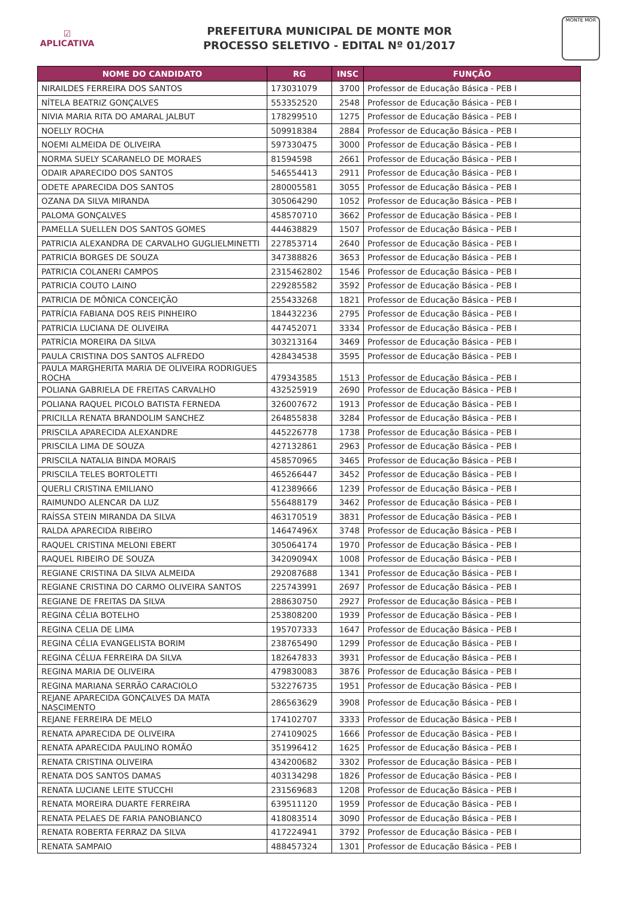☑
APLICATIVA
PREFEITURA MUNICIPAL DE MONTE MOR
PROCESSO SELETIVO - EDITAL Nº 01/2017
MONTE MOR
| NOME DO CANDIDATO | RG | INSC | FUNÇÃO |
| --- | --- | --- | --- |
| NIRAILDES FERREIRA DOS SANTOS | 173031079 | 3700 | Professor de Educação Básica - PEB I |
| NÍTELA BEATRIZ GONÇALVES | 553352520 | 2548 | Professor de Educação Básica - PEB I |
| NIVIA MARIA RITA DO AMARAL JALBUT | 178299510 | 1275 | Professor de Educação Básica - PEB I |
| NOELLY ROCHA | 509918384 | 2884 | Professor de Educação Básica - PEB I |
| NOEMI ALMEIDA DE OLIVEIRA | 597330475 | 3000 | Professor de Educação Básica - PEB I |
| NORMA SUELY SCARANELO DE MORAES | 81594598 | 2661 | Professor de Educação Básica - PEB I |
| ODAIR APARECIDO DOS SANTOS | 546554413 | 2911 | Professor de Educação Básica - PEB I |
| ODETE APARECIDA DOS SANTOS | 280005581 | 3055 | Professor de Educação Básica - PEB I |
| OZANA DA SILVA MIRANDA | 305064290 | 1052 | Professor de Educação Básica - PEB I |
| PALOMA GONÇALVES | 458570710 | 3662 | Professor de Educação Básica - PEB I |
| PAMELLA SUELLEN DOS SANTOS GOMES | 444638829 | 1507 | Professor de Educação Básica - PEB I |
| PATRICIA ALEXANDRA DE CARVALHO GUGLIELMINETTI | 227853714 | 2640 | Professor de Educação Básica - PEB I |
| PATRICIA BORGES DE SOUZA | 347388826 | 3653 | Professor de Educação Básica - PEB I |
| PATRICIA COLANERI CAMPOS | 2315462802 | 1546 | Professor de Educação Básica - PEB I |
| PATRICIA COUTO LAINO | 229285582 | 3592 | Professor de Educação Básica - PEB I |
| PATRICIA DE MÔNICA CONCEIÇÃO | 255433268 | 1821 | Professor de Educação Básica - PEB I |
| PATRÍCIA FABIANA DOS REIS PINHEIRO | 184432236 | 2795 | Professor de Educação Básica - PEB I |
| PATRICIA LUCIANA DE OLIVEIRA | 447452071 | 3334 | Professor de Educação Básica - PEB I |
| PATRÍCIA MOREIRA DA SILVA | 303213164 | 3469 | Professor de Educação Básica - PEB I |
| PAULA CRISTINA DOS SANTOS ALFREDO | 428434538 | 3595 | Professor de Educação Básica - PEB I |
| PAULA MARGHERITA MARIA DE OLIVEIRA RODRIGUES ROCHA | 479343585 | 1513 | Professor de Educação Básica - PEB I |
| POLIANA GABRIELA DE FREITAS CARVALHO | 432525919 | 2690 | Professor de Educação Básica - PEB I |
| POLIANA RAQUEL PICOLO BATISTA FERNEDA | 326007672 | 1913 | Professor de Educação Básica - PEB I |
| PRICILLA RENATA BRANDOLIM SANCHEZ | 264855838 | 3284 | Professor de Educação Básica - PEB I |
| PRISCILA APARECIDA ALEXANDRE | 445226778 | 1738 | Professor de Educação Básica - PEB I |
| PRISCILA LIMA DE SOUZA | 427132861 | 2963 | Professor de Educação Básica - PEB I |
| PRISCILA NATALIA BINDA MORAIS | 458570965 | 3465 | Professor de Educação Básica - PEB I |
| PRISCILA TELES BORTOLETTI | 465266447 | 3452 | Professor de Educação Básica - PEB I |
| QUERLI CRISTINA EMILIANO | 412389666 | 1239 | Professor de Educação Básica - PEB I |
| RAIMUNDO ALENCAR DA LUZ | 556488179 | 3462 | Professor de Educação Básica - PEB I |
| RAÍSSA STEIN MIRANDA DA SILVA | 463170519 | 3831 | Professor de Educação Básica - PEB I |
| RALDA APARECIDA RIBEIRO | 14647496X | 3748 | Professor de Educação Básica - PEB I |
| RAQUEL CRISTINA MELONI EBERT | 305064174 | 1970 | Professor de Educação Básica - PEB I |
| RAQUEL RIBEIRO DE SOUZA | 34209094X | 1008 | Professor de Educação Básica - PEB I |
| REGIANE CRISTINA DA SILVA ALMEIDA | 292087688 | 1341 | Professor de Educação Básica - PEB I |
| REGIANE CRISTINA DO CARMO OLIVEIRA SANTOS | 225743991 | 2697 | Professor de Educação Básica - PEB I |
| REGIANE DE FREITAS DA SILVA | 288630750 | 2927 | Professor de Educação Básica - PEB I |
| REGINA CÉLIA BOTELHO | 253808200 | 1939 | Professor de Educação Básica - PEB I |
| REGINA CELIA DE LIMA | 195707333 | 1647 | Professor de Educação Básica - PEB I |
| REGINA CÉLIA EVANGELISTA BORIM | 238765490 | 1299 | Professor de Educação Básica - PEB I |
| REGINA CÉLUA FERREIRA DA SILVA | 182647833 | 3931 | Professor de Educação Básica - PEB I |
| REGINA MARIA DE OLIVEIRA | 479830083 | 3876 | Professor de Educação Básica - PEB I |
| REGINA MARIANA SERRÃO CARACIOLO | 532276735 | 1951 | Professor de Educação Básica - PEB I |
| REJANE APARECIDA GONÇALVES DA MATA NASCIMENTO | 286563629 | 3908 | Professor de Educação Básica - PEB I |
| REJANE FERREIRA DE MELO | 174102707 | 3333 | Professor de Educação Básica - PEB I |
| RENATA APARECIDA DE OLIVEIRA | 274109025 | 1666 | Professor de Educação Básica - PEB I |
| RENATA APARECIDA PAULINO ROMÃO | 351996412 | 1625 | Professor de Educação Básica - PEB I |
| RENATA CRISTINA OLIVEIRA | 434200682 | 3302 | Professor de Educação Básica - PEB I |
| RENATA DOS SANTOS DAMAS | 403134298 | 1826 | Professor de Educação Básica - PEB I |
| RENATA LUCIANE LEITE STUCCHI | 231569683 | 1208 | Professor de Educação Básica - PEB I |
| RENATA MOREIRA DUARTE FERREIRA | 639511120 | 1959 | Professor de Educação Básica - PEB I |
| RENATA PELAES DE FARIA PANOBIANCO | 418083514 | 3090 | Professor de Educação Básica - PEB I |
| RENATA ROBERTA FERRAZ DA SILVA | 417224941 | 3792 | Professor de Educação Básica - PEB I |
| RENATA SAMPAIO | 488457324 | 1301 | Professor de Educação Básica - PEB I |